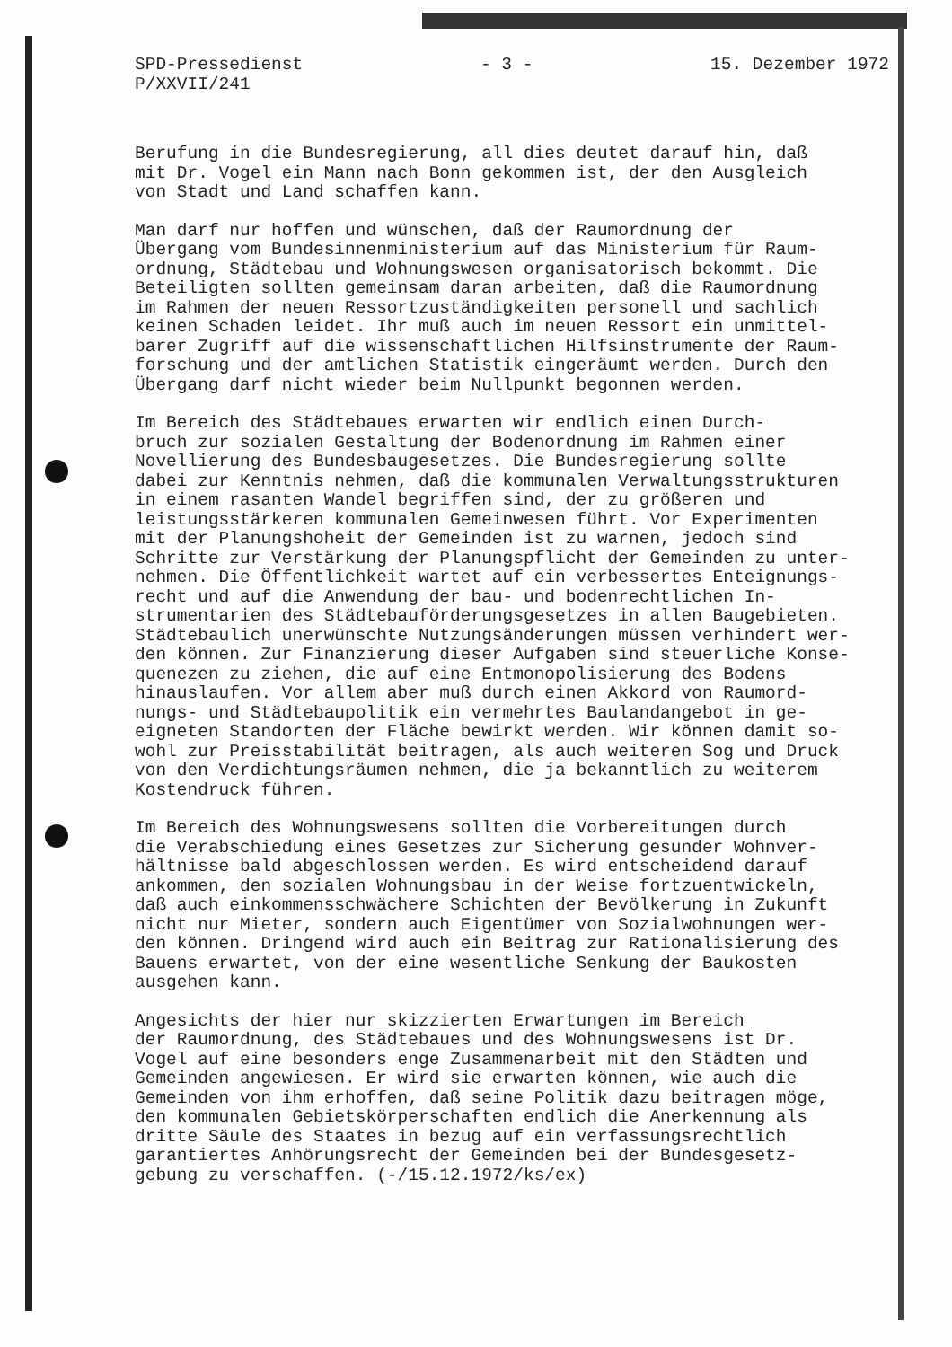SPD-Pressedienst
P/XXVII/241
- 3 - 15. Dezember 1972
Berufung in die Bundesregierung, all dies deutet darauf hin, daß mit Dr. Vogel ein Mann nach Bonn gekommen ist, der den Ausgleich von Stadt und Land schaffen kann.
Man darf nur hoffen und wünschen, daß der Raumordnung der Übergang vom Bundesinnenministerium auf das Ministerium für Raum- ordnung, Städtebau und Wohnungswesen organisatorisch bekommt. Die Beteiligten sollten gemeinsam daran arbeiten, daß die Raumordnung im Rahmen der neuen Ressortzuständigkeiten personell und sachlich keinen Schaden leidet. Ihr muß auch im neuen Ressort ein unmittel- barer Zugriff auf die wissenschaftlichen Hilfsinstrumente der Raum- forschung und der amtlichen Statistik eingeräumt werden. Durch den Übergang darf nicht wieder beim Nullpunkt begonnen werden.
Im Bereich des Städtebaues erwarten wir endlich einen Durch- bruch zur sozialen Gestaltung der Bodenordnung im Rahmen einer Novellierung des Bundesbaugesetzes. Die Bundesregierung sollte dabei zur Kenntnis nehmen, daß die kommunalen Verwaltungsstrukturen in einem rasanten Wandel begriffen sind, der zu größeren und leistungsstärkeren kommunalen Gemeinwesen führt. Vor Experimenten mit der Planungshoheit der Gemeinden ist zu warnen, jedoch sind Schritte zur Verstärkung der Planungspflicht der Gemeinden zu unter- nehmen. Die Öffentlichkeit wartet auf ein verbessertes Enteignungs- recht und auf die Anwendung der bau- und bodenrechtlichen In- strumentarien des Städtebauförderungsgesetzes in allen Baugebieten. Städtebaulich unerwünschte Nutzungsänderungen müssen verhindert wer- den können. Zur Finanzierung dieser Aufgaben sind steuerliche Konse- quenezen zu ziehen, die auf eine Entmonopolisierung des Bodens hinauslaufen. Vor allem aber muß durch einen Akkord von Raumord- nungs- und Städtebaupolitik ein vermehrtes Baulandangebot in ge- eigneten Standorten der Fläche bewirkt werden. Wir können damit so- wohl zur Preisstabilität beitragen, als auch weiteren Sog und Druck von den Verdichtungsräumen nehmen, die ja bekanntlich zu weiterem Kostendruck führen.
Im Bereich des Wohnungswesens sollten die Vorbereitungen durch die Verabschiedung eines Gesetzes zur Sicherung gesunder Wohnver- hältnisse bald abgeschlossen werden. Es wird entscheidend darauf ankommen, den sozialen Wohnungsbau in der Weise fortzuentwickeln, daß auch einkommensschwächere Schichten der Bevölkerung in Zukunft nicht nur Mieter, sondern auch Eigentümer von Sozialwohnungen wer- den können. Dringend wird auch ein Beitrag zur Rationalisierung des Bauens erwartet, von der eine wesentliche Senkung der Baukosten ausgehen kann.
Angesichts der hier nur skizzierten Erwartungen im Bereich der Raumordnung, des Städtebaues und des Wohnungswesens ist Dr. Vogel auf eine besonders enge Zusammenarbeit mit den Städten und Gemeinden angewiesen. Er wird sie erwarten können, wie auch die Gemeinden von ihm erhoffen, daß seine Politik dazu beitragen möge, den kommunalen Gebietskörperschaften endlich die Anerkennung als dritte Säule des Staates in bezug auf ein verfassungsrechtlich garantiertes Anhörungsrecht der Gemeinden bei der Bundesgesetz- gebung zu verschaffen. (-/15.12.1972/ks/ex)